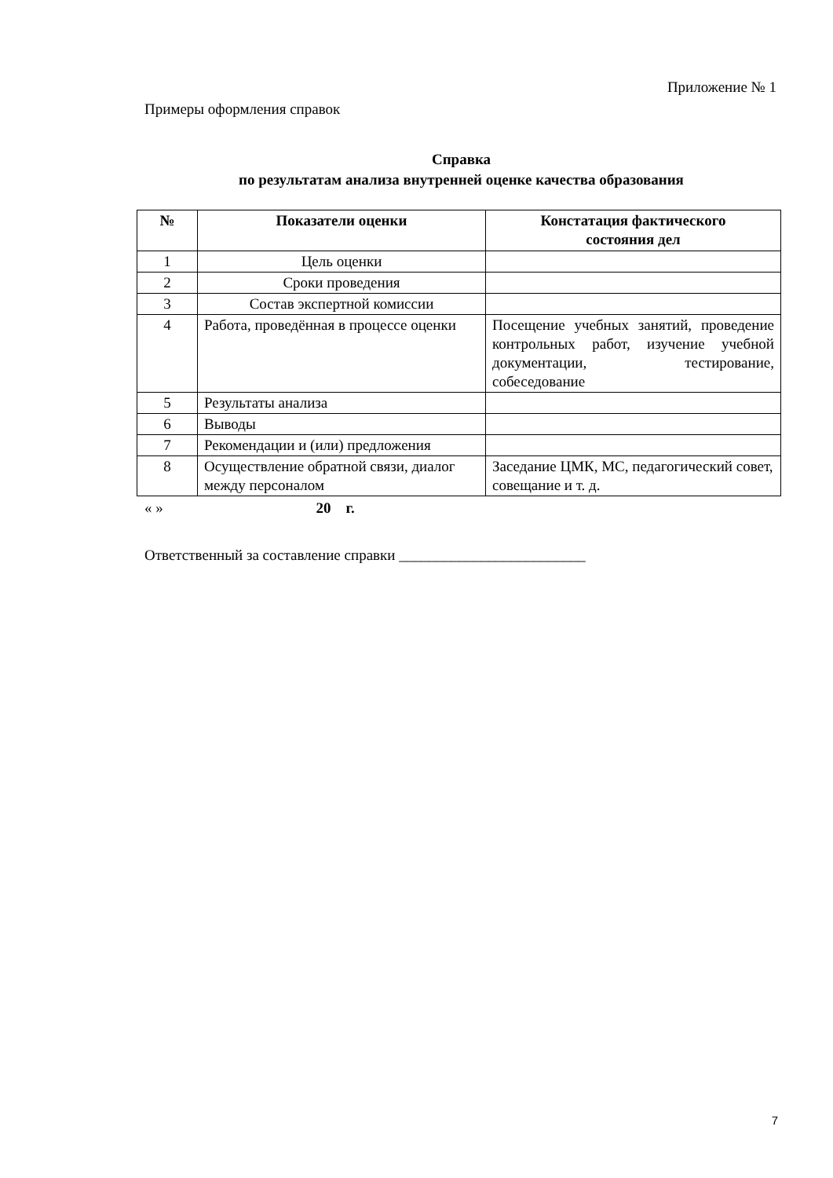Приложение № 1
Примеры оформления справок
Справка
по результатам анализа внутренней оценке качества образования
| № | Показатели оценки | Констатация фактического состояния дел |
| --- | --- | --- |
| 1 | Цель оценки | |
| 2 | Сроки проведения | |
| 3 | Состав экспертной комиссии | |
| 4 | Работа, проведённая в процессе оценки | Посещение учебных занятий, проведение контрольных работ, изучение учебной документации, тестирование, собеседование |
| 5 | Результаты анализа | |
| 6 | Выводы | |
| 7 | Рекомендации и (или) предложения | |
| 8 | Осуществление обратной связи, диалог между персоналом | Заседание ЦМК, МС, педагогический совет, совещание и т. д. |
« » 20 г.
Ответственный за составление справки _________________________
7